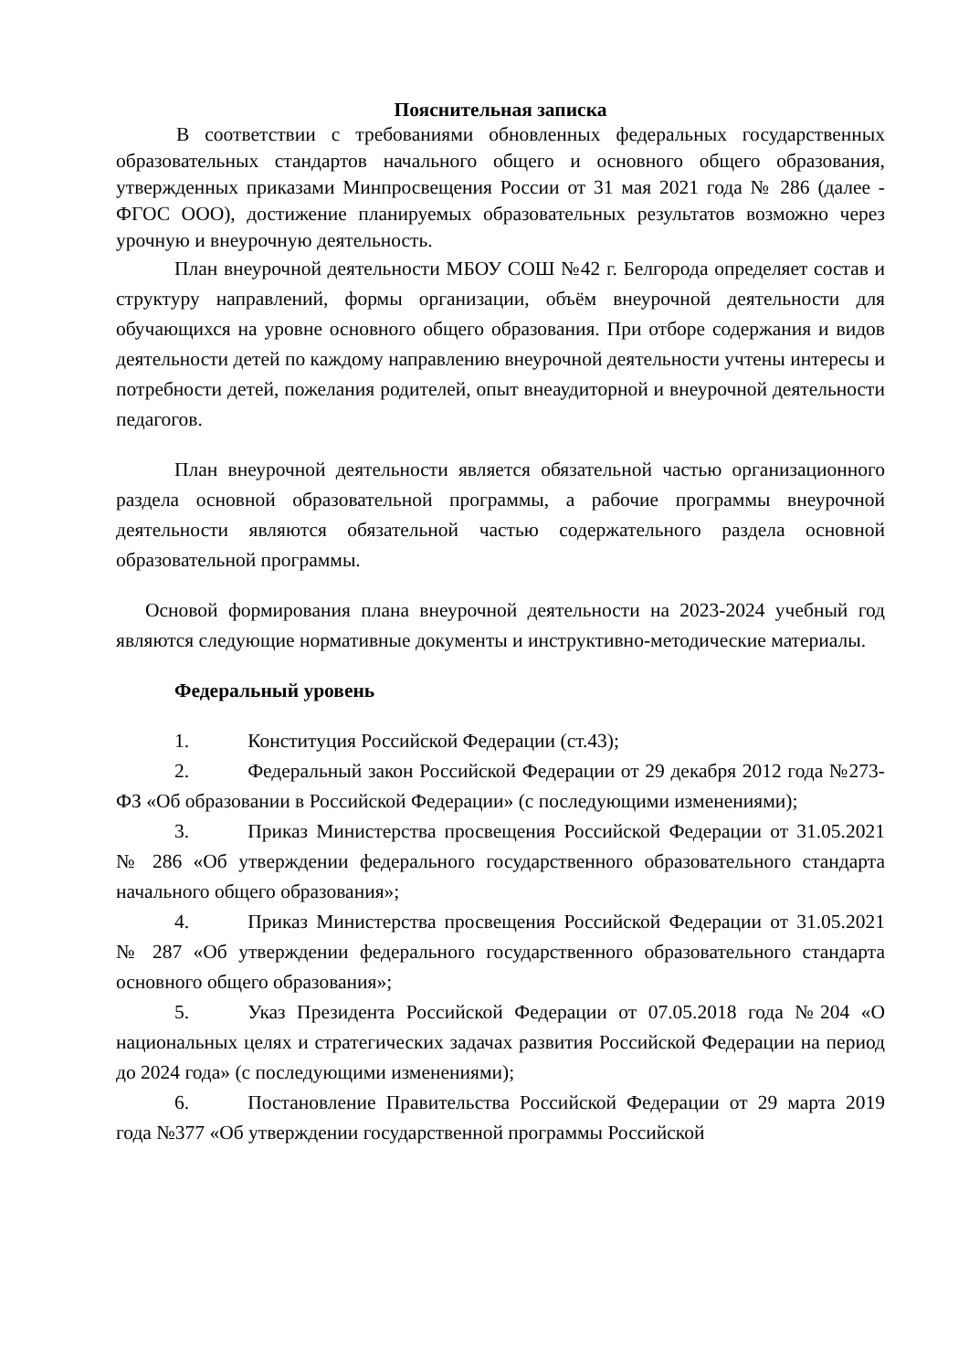Пояснительная записка
В соответствии с требованиями обновленных федеральных государственных образовательных стандартов начального общего и основного общего образования, утвержденных приказами Минпросвещения России от 31 мая 2021 года № 286 (далее - ФГОС ООО), достижение планируемых образовательных результатов возможно через урочную и внеурочную деятельность.
План внеурочной деятельности МБОУ СОШ №42 г. Белгорода определяет состав и структуру направлений, формы организации, объём внеурочной деятельности для обучающихся на уровне основного общего образования. При отборе содержания и видов деятельности детей по каждому направлению внеурочной деятельности учтены интересы и потребности детей, пожелания родителей, опыт внеаудиторной и внеурочной деятельности педагогов.
План внеурочной деятельности является обязательной частью организационного раздела основной образовательной программы, а рабочие программы внеурочной деятельности являются обязательной частью содержательного раздела основной образовательной программы.
Основой формирования плана внеурочной деятельности на 2023-2024 учебный год являются следующие нормативные документы и инструктивно-методические материалы.
Федеральный уровень
1. Конституция Российской Федерации (ст.43);
2. Федеральный закон Российской Федерации от 29 декабря 2012 года №273-ФЗ «Об образовании в Российской Федерации» (с последующими изменениями);
3. Приказ Министерства просвещения Российской Федерации от 31.05.2021 № 286 «Об утверждении федерального государственного образовательного стандарта начального общего образования»;
4. Приказ Министерства просвещения Российской Федерации от 31.05.2021 № 287 «Об утверждении федерального государственного образовательного стандарта основного общего образования»;
5. Указ Президента Российской Федерации от 07.05.2018 года №204 «О национальных целях и стратегических задачах развития Российской Федерации на период до 2024 года» (с последующими изменениями);
6. Постановление Правительства Российской Федерации от 29 марта 2019 года №377 «Об утверждении государственной программы Российской